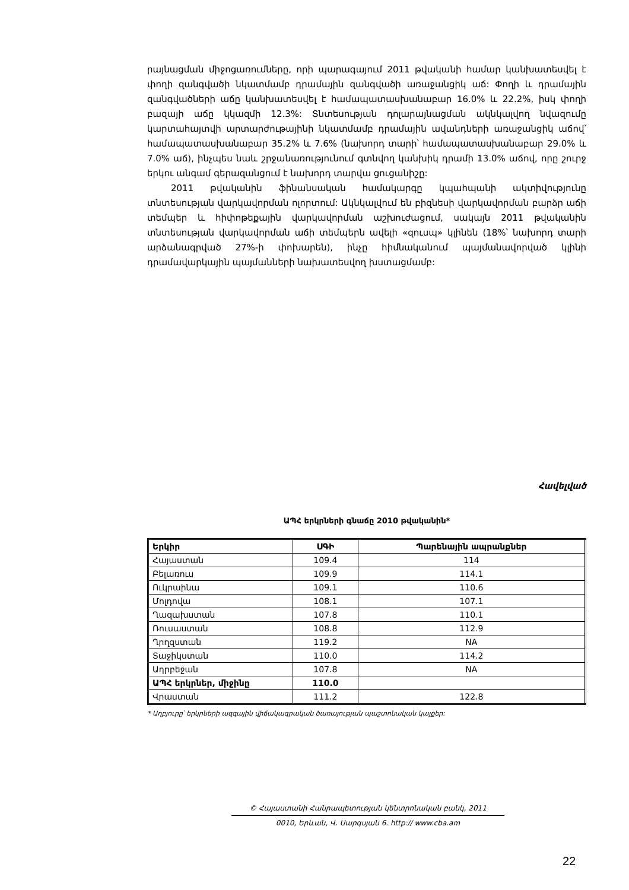րայնացման միջոցառումները, որի պարագայում 2011 թվականի համար կանխատեսվել է փողի զանգվածի նկատմամբ դրամային զանգվածի առաջանցիկ աճ: Փողի և դրամային զանգվածների աճը կանխատեսվել է համապատասխանաբար 16.0% և 22.2%, իսկ փողի բազայի աճը կկազմի 12.3%: Տնտեսության դոլարայնացման ակնկալվող նվազումը կարտահայտվի արտարժութայինի նկատմամբ դրամային ավանդների առաջանցիկ աճով՝ համապատասխանաբար 35.2% և 7.6% (նախորդ տարի՝ համապատասխանաբար 29.0% և 7.0% աճ), ինչպես նաև շրջանառությունում գտնվող կանխիկ դրամի 13.0% աճով, որը շուրջ երկու անգամ գերազանցում է նախորդ տարվա ցուցանիշը:
2011 թվականին ֆինանսական համակարգը կպահպանի ակտիվությունը տնտեսության վարկավորման ոլորտում: Ակնկալվում են բիզնեսի վարկավորման բարձր աճի տեմպեր և հիփոթեքային վարկավորման աշխուժացում, սակայն 2011 թվականին տնտեսության վարկավորման աճի տեմպերն ավելի «զուսպ» կլինեն (18%՝ նախորդ տարի արձանագրված 27%-ի փոխարեն), ինչը հիմնականում պայմանավորված կլինի դրամավարկային պայմանների նախատեսվող խստացմամբ:
Հավելված
ԱՊՀ երկրների գնաճը 2010 թվականին*
| Երկիր | ՍԳԻ | Պարենային ապրանքներ |
| --- | --- | --- |
| Հայաստան | 109.4 | 114 |
| Բելառուս | 109.9 | 114.1 |
| Ուկրաինա | 109.1 | 110.6 |
| Մոլդովա | 108.1 | 107.1 |
| Ղազախստան | 107.8 | 110.1 |
| Ռուսաստան | 108.8 | 112.9 |
| Ղրղզստան | 119.2 | NA |
| Տաջիկստան | 110.0 | 114.2 |
| Ադրբեջան | 107.8 | NA |
| ԱՊՀ երկրներ, միջինը | 110.0 | |
| Վրաստան | 111.2 | 122.8 |
* Աղբյուրը՝ երկրների ազգային վիճակագրական ծառայության պաշտոնական կայքեր:
© Հայաստանի Հանրապետության կենտրոնական բանկ, 2011
0010, Երևան, Վ. Սարգսյան 6. http:// www.cba.am
22